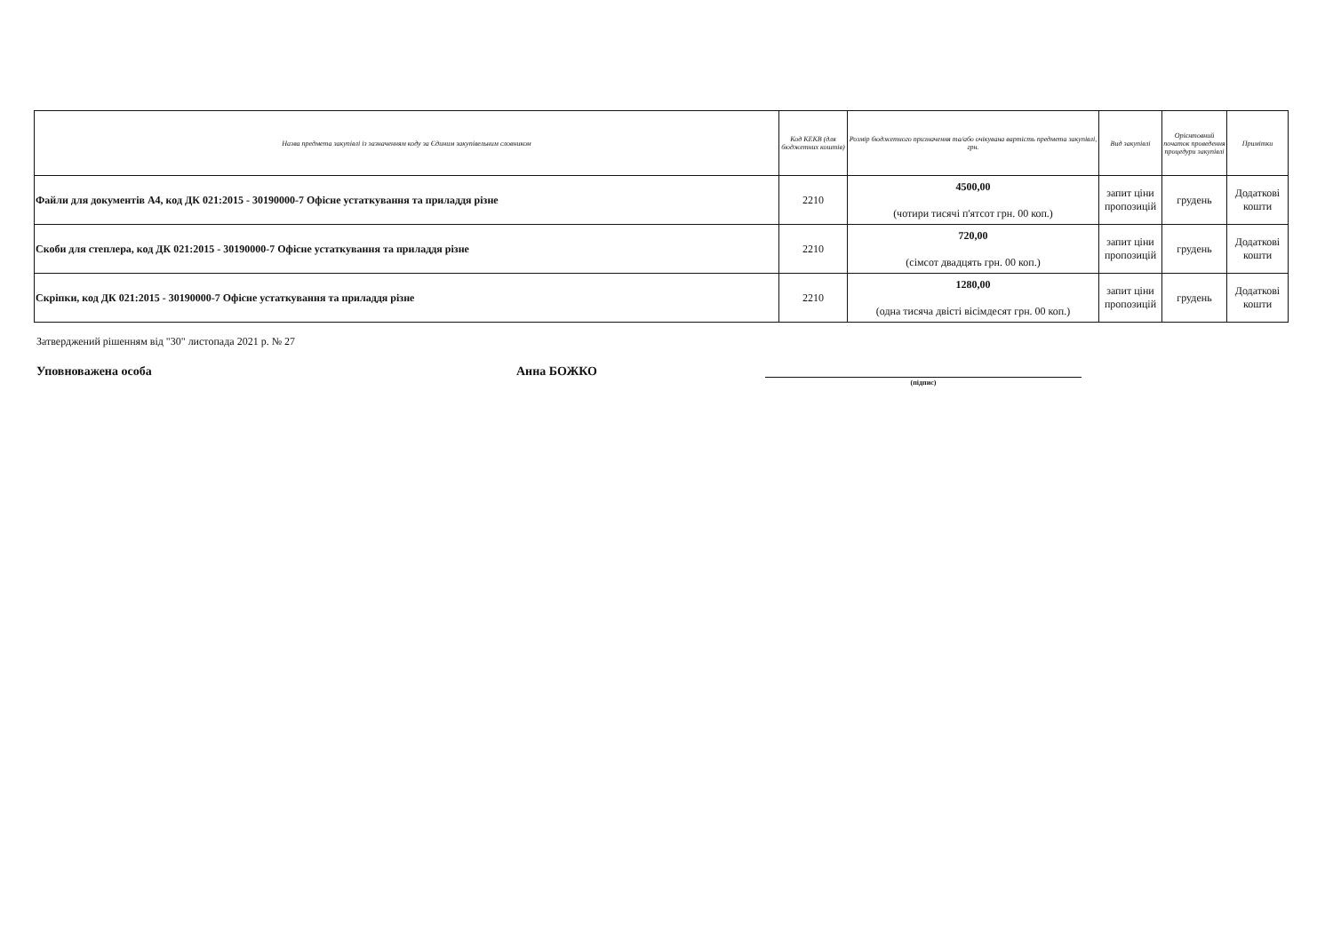| Назва предмета закупівлі із зазначенням коду за Єдиним закупівельним словником | Код КЕКВ (для бюджетних коштів) | Розмір бюджетного призначення та/або очікувана вартість предмета закупівлі, грн. | Вид закупівлі | Орієнтовний початок проведення процедури закупівлі | Примітки |
| --- | --- | --- | --- | --- | --- |
| Файли для документів А4, код ДК 021:2015 - 30190000-7 Офісне устаткування та приладдя різне | 2210 | 4500,00 (чотири тисячі п'ятсот грн. 00 коп.) | запит ціни пропозицій | грудень | Додаткові кошти |
| Скоби для степлера, код ДК 021:2015 - 30190000-7 Офісне устаткування та приладдя різне | 2210 | 720,00 (сімсот двадцять грн. 00 коп.) | запит ціни пропозицій | грудень | Додаткові кошти |
| Скріпки, код ДК 021:2015 - 30190000-7 Офісне устаткування та приладдя різне | 2210 | 1280,00 (одна тисяча двісті вісімдесят грн. 00 коп.) | запит ціни пропозицій | грудень | Додаткові кошти |
Затверджений рішенням від "30" листопада 2021 р. № 27
Уповноважена особа Анна БОЖКО
(підпис)